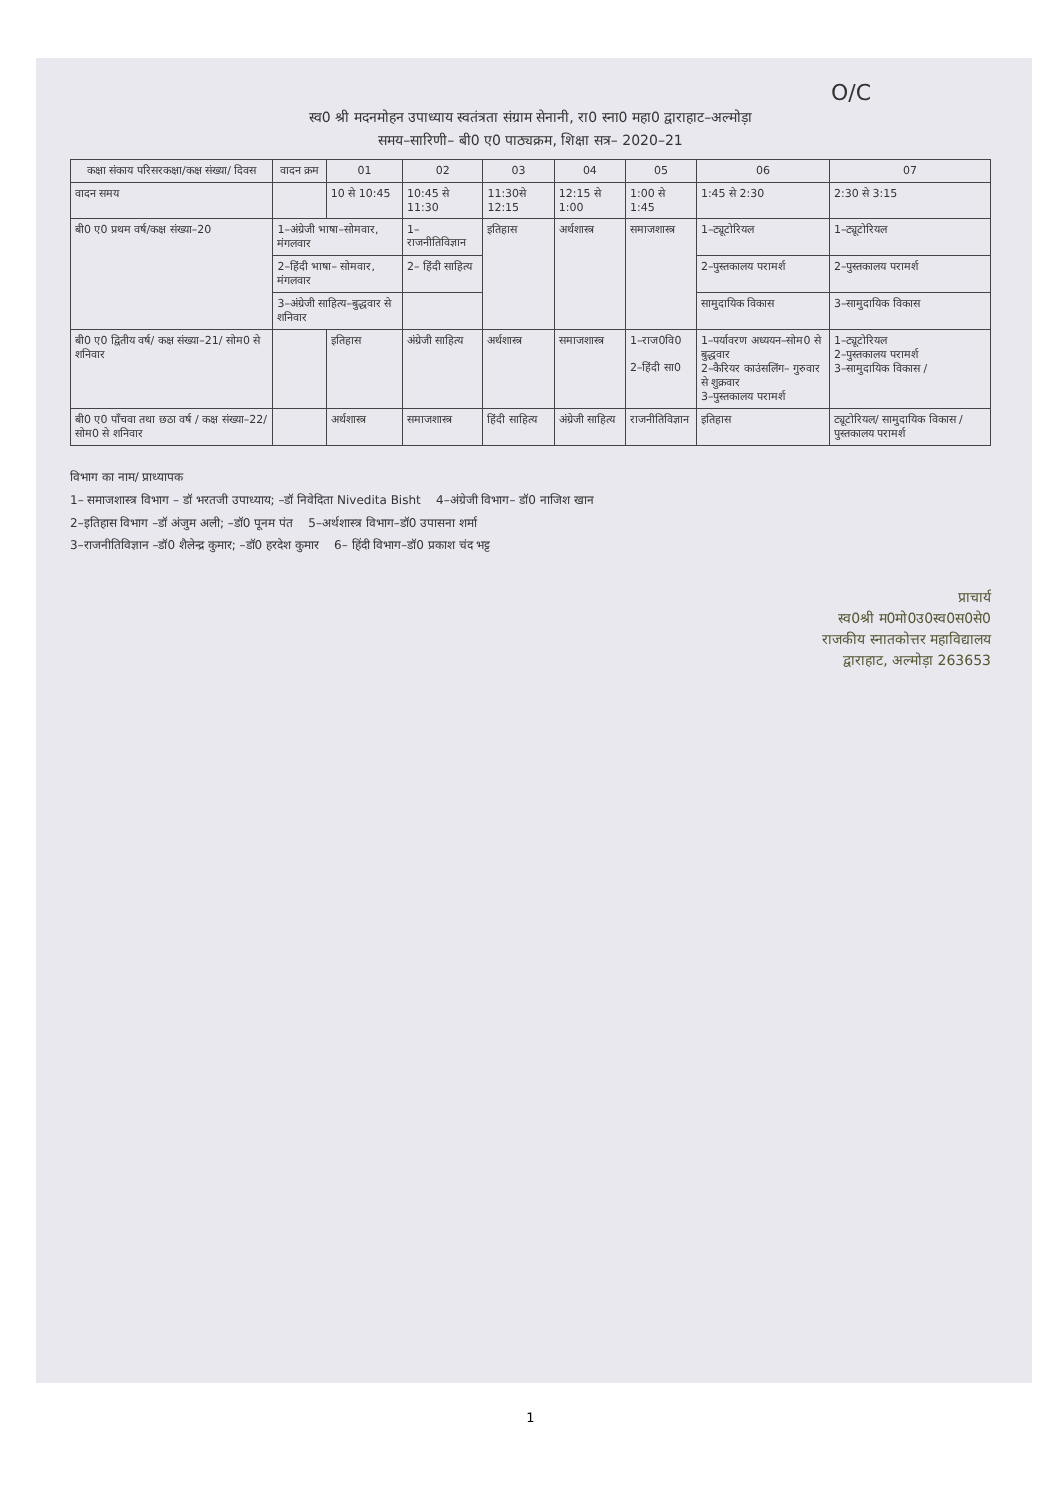O/C
स्व0 श्री मदनमोहन उपाध्याय स्वतंत्रता संग्राम सेनानी, रा0 स्ना0 महा0 द्वाराहाट–अल्मोड़ा
समय–सारिणी– बी0 ए0 पाठ्यक्रम, शिक्षा सत्र– 2020–21
| कक्षा संकाय परिसरकक्षा/कक्ष संख्या/ दिवस | वादन क्रम | 01 | 02 | 03 | 04 | 05 | 06 | 07 |
| --- | --- | --- | --- | --- | --- | --- | --- | --- |
| वादन समय | | 10 से 10:45 | 10:45 से 11:30 | 11:30से 12:15 | 12:15 से 1:00 | 1:00 से 1:45 | 1:45 से 2:30 | 2:30 से 3:15 |
| बी0 ए0 प्रथम वर्ष/कक्ष संख्या–20 | 1–अंग्रेजी भाषा–सोमवार, मंगलवार | | 1–राजनीतिविज्ञान | इतिहास | अर्थशास्त्र | समाजशास्त्र | 1–ट्यूटोरियल | 1–ट्यूटोरियल |
| | 2–हिंदी भाषा– सोमवार, मंगलवार | | 2– हिंदी साहित्य | | | | 2–पुस्तकालय परामर्श | 2–पुस्तकालय परामर्श |
| | 3–अंग्रेजी साहित्य–बुद्धवार से शनिवार | | | | | | सामुदायिक विकास | 3–सामुदायिक विकास |
| बी0 ए0 द्वितीय वर्ष/ कक्ष संख्या–21/ सोम0 से शनिवार | | इतिहास | अंग्रेजी साहित्य | अर्थशास्त्र | समाजशास्त्र | 1–राज0वि0 2–हिंदी सा0 | 1–पर्यावरण अध्ययन–सोम0 से बुद्धवार 2–कैरियर काउंसलिंग– गुरुवार से शुक्रवार 3–पुस्तकालय परामर्श | 1–ट्यूटोरियल 2–पुस्तकालय परामर्श 3–सामुदायिक विकास / |
| बी0 ए0 पाँचवा तथा छठा वर्ष / कक्ष संख्या–22/ सोम0 से शनिवार | | अर्थशास्त्र | समाजशास्त्र | हिंदी साहित्य | अंग्रेजी साहित्य | राजनीतिविज्ञान | इतिहास | ट्यूटोरियल/ सामुदायिक विकास / पुस्तकालय परामर्श |
विभाग का नाम/ प्राध्यापक
1– समाजशास्त्र विभाग – डॉ भरतजी उपाध्याय; –डॉ निवेदिता Nivedita Bisht 4–अंग्रेजी विभाग– डॉ0 नाजिश खान
2–इतिहास विभाग –डॉ अंजुम अली; –डॉ0 पूनम पंत 5–अर्थशास्त्र विभाग–डॉ0 उपासना शर्मा
3–राजनीतिविज्ञान –डॉ0 शैलेन्द्र कुमार; –डॉ0 हरदेश कुमार 6– हिंदी विभाग–डॉ0 प्रकाश चंद भट्ट
प्राचार्य
स्व0श्री म0मो0उ0स्व0स0से0
राजकीय स्नातकोत्तर महाविद्यालय
द्वाराहाट, अल्मोड़ा 263653
1